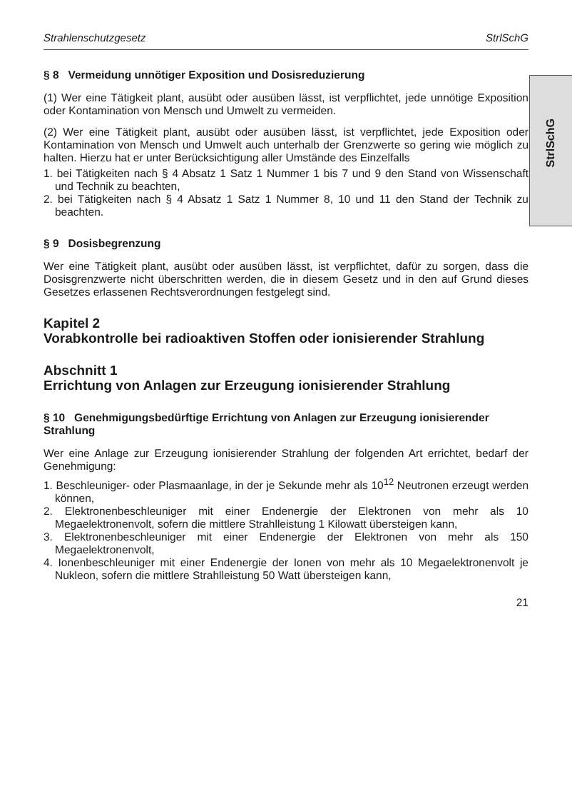StrlSchG
Strahlenschutzgesetz StrlSchG
§ 8 Vermeidung unnötiger Exposition und Dosisreduzierung
(1) Wer eine Tätigkeit plant, ausübt oder ausüben lässt, ist verpflichtet, jede unnötige Exposition oder Kontamination von Mensch und Umwelt zu vermeiden.
(2) Wer eine Tätigkeit plant, ausübt oder ausüben lässt, ist verpflichtet, jede Exposition oder Kontamination von Mensch und Umwelt auch unterhalb der Grenzwerte so gering wie möglich zu halten. Hierzu hat er unter Berücksichtigung aller Umstände des Einzelfalls
1. bei Tätigkeiten nach § 4 Absatz 1 Satz 1 Nummer 1 bis 7 und 9 den Stand von Wissenschaft und Technik zu beachten,
2. bei Tätigkeiten nach § 4 Absatz 1 Satz 1 Nummer 8, 10 und 11 den Stand der Technik zu beachten.
§ 9 Dosisbegrenzung
Wer eine Tätigkeit plant, ausübt oder ausüben lässt, ist verpflichtet, dafür zu sorgen, dass die Dosisgrenzwerte nicht überschritten werden, die in diesem Gesetz und in den auf Grund dieses Gesetzes erlassenen Rechtsverordnungen festgelegt sind.
Kapitel 2
Vorabkontrolle bei radioaktiven Stoffen oder ionisierender Strahlung
Abschnitt 1
Errichtung von Anlagen zur Erzeugung ionisierender Strahlung
§ 10 Genehmigungsbedürftige Errichtung von Anlagen zur Erzeugung ionisierender Strahlung
Wer eine Anlage zur Erzeugung ionisierender Strahlung der folgenden Art errichtet, bedarf der Genehmigung:
1. Beschleuniger- oder Plasmaanlage, in der je Sekunde mehr als 10<sup>12</sup> Neutronen erzeugt werden können,
2. Elektronenbeschleuniger mit einer Endenergie der Elektronen von mehr als 10 Megaelektronenvolt, sofern die mittlere Strahlleistung 1 Kilowatt übersteigen kann,
3. Elektronenbeschleuniger mit einer Endenergie der Elektronen von mehr als 150 Megaelektronenvolt,
4. Ionenbeschleuniger mit einer Endenergie der Ionen von mehr als 10 Megaelektronenvolt je Nukleon, sofern die mittlere Strahlleistung 50 Watt übersteigen kann,
21